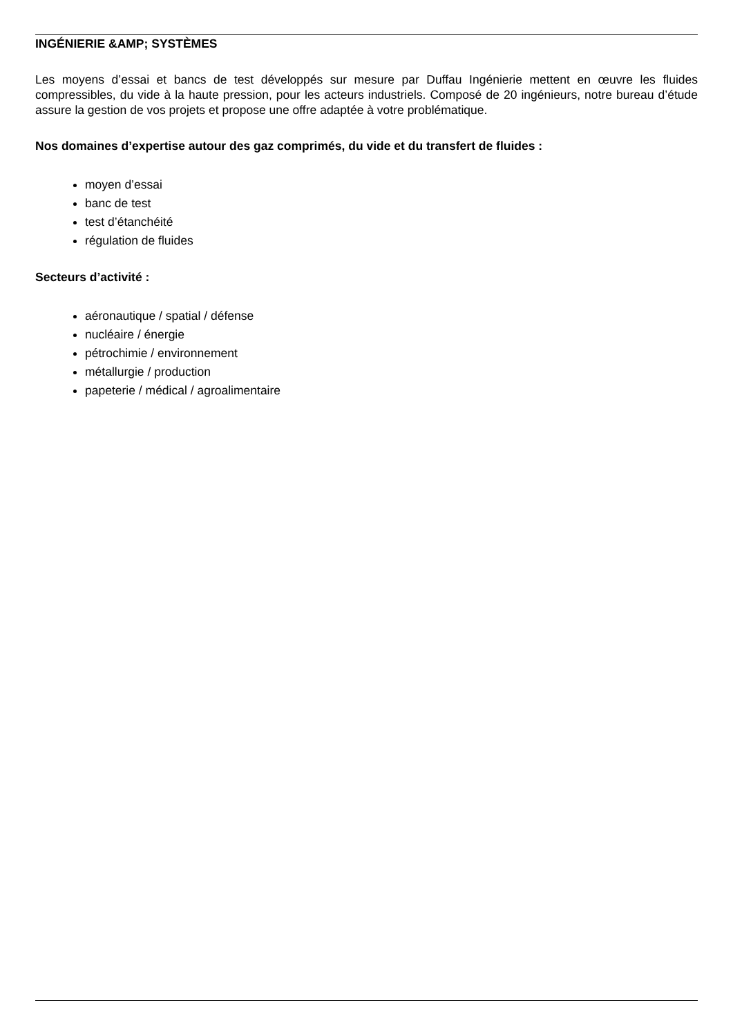INGÉNIERIE &AMP; SYSTÈMES
Les moyens d’essai et bancs de test développés sur mesure par Duffau Ingénierie mettent en œuvre les fluides compressibles, du vide à la haute pression, pour les acteurs industriels. Composé de 20 ingénieurs, notre bureau d’étude assure la gestion de vos projets et propose une offre adaptée à votre problématique.
Nos domaines d’expertise autour des gaz comprimés, du vide et du transfert de fluides :
moyen d’essai
banc de test
test d’étanchéité
régulation de fluides
Secteurs d’activité :
aéronautique / spatial / défense
nucléaire / énergie
pétrochimie / environnement
métallurgie / production
papeterie / médical / agroalimentaire